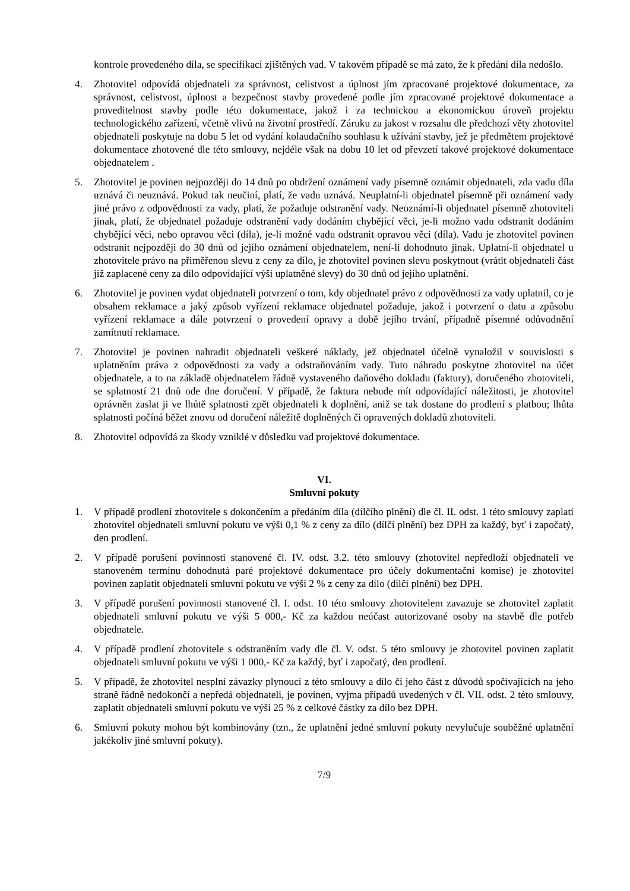kontrole provedeného díla, se specifikací zjištěných vad. V takovém případě se má zato, že k předání díla nedošlo.
4. Zhotovitel odpovídá objednateli za správnost, celistvost a úplnost jím zpracované projektové dokumentace, za správnost, celistvost, úplnost a bezpečnost stavby provedené podle jím zpracované projektové dokumentace a proveditelnost stavby podle této dokumentace, jakož i za technickou a ekonomickou úroveň projektu technologického zařízení, včetně vlivů na životní prostředí. Záruku za jakost v rozsahu dle předchozí věty zhotovitel objednateli poskytuje na dobu 5 let od vydání kolaudačního souhlasu k užívání stavby, jež je předmětem projektové dokumentace zhotovené dle této smlouvy, nejdéle však na dobu 10 let od převzetí takové projektové dokumentace objednatelem .
5. Zhotovitel je povinen nejpozději do 14 dnů po obdržení oznámení vady písemně oznámit objednateli, zda vadu díla uznává či neuznává. Pokud tak neučiní, platí, že vadu uznává. Neuplatní-li objednatel písemně při oznámení vady jiné právo z odpovědnosti za vady, platí, že požaduje odstranění vady. Neoznámí-li objednatel písemně zhotoviteli jinak, platí, že objednatel požaduje odstranění vady dodáním chybějící věci, je-li možno vadu odstranit dodáním chybějící věci, nebo opravou věci (díla), je-li možné vadu odstranit opravou věci (díla). Vadu je zhotovitel povinen odstranit nejpozději do 30 dnů od jejího oznámení objednatelem, není-li dohodnuto jinak. Uplatní-li objednatel u zhotovitele právo na přiměřenou slevu z ceny za dílo, je zhotovitel povinen slevu poskytnout (vrátit objednateli část již zaplacené ceny za dílo odpovídající výši uplatněné slevy) do 30 dnů od jejího uplatnění.
6. Zhotovitel je povinen vydat objednateli potvrzení o tom, kdy objednatel právo z odpovědnosti za vady uplatnil, co je obsahem reklamace a jaký způsob vyřízení reklamace objednatel požaduje, jakož i potvrzení o datu a způsobu vyřízení reklamace a dále potvrzení o provedení opravy a době jejího trvání, případně písemné odůvodnění zamítnutí reklamace.
7. Zhotovitel je povinen nahradit objednateli veškeré náklady, jež objednatel účelně vynaložil v souvislosti s uplatněním práva z odpovědnosti za vady a odstraňováním vady. Tuto náhradu poskytne zhotovitel na účet objednatele, a to na základě objednatelem řádně vystaveného daňového dokladu (faktury), doručeného zhotoviteli, se splatností 21 dnů ode dne doručení. V případě, že faktura nebude mít odpovídající náležitosti, je zhotovitel oprávněn zaslat ji ve lhůtě splatnosti zpět objednateli k doplnění, aniž se tak dostane do prodlení s platbou; lhůta splatnosti počíná běžet znovu od doručení náležitě doplněných či opravených dokladů zhotoviteli.
8. Zhotovitel odpovídá za škody vzniklé v důsledku vad projektové dokumentace.
VI.
Smluvní pokuty
1. V případě prodlení zhotovitele s dokončením a předáním díla (dílčího plnění) dle čl. II. odst. 1 této smlouvy zaplatí zhotovitel objednateli smluvní pokutu ve výši 0,1 % z ceny za dílo (dílčí plnění) bez DPH za každý, byť i započatý, den prodlení.
2. V případě porušení povinnosti stanovené čl. IV. odst. 3.2. této smlouvy (zhotovitel nepředloží objednateli ve stanoveném termínu dohodnutá paré projektové dokumentace pro účely dokumentační komise) je zhotovitel povinen zaplatit objednateli smluvní pokutu ve výši 2 % z ceny za dílo (dílčí plnění) bez DPH.
3. V případě porušení povinnosti stanovené čl. I. odst. 10 této smlouvy zhotovitelem zavazuje se zhotovitel zaplatit objednateli smluvní pokutu ve výši 5 000,- Kč za každou neúčast autorizované osoby na stavbě dle potřeb objednatele.
4. V případě prodlení zhotovitele s odstraněním vady dle čl. V. odst. 5 této smlouvy je zhotovitel povinen zaplatit objednateli smluvní pokutu ve výši 1 000,- Kč za každý, byť i započatý, den prodlení.
5. V případě, že zhotovitel nesplní závazky plynoucí z této smlouvy a dílo či jeho část z důvodů spočívajících na jeho straně řádně nedokončí a nepředá objednateli, je povinen, vyjma případů uvedených v čl. VII. odst. 2 této smlouvy, zaplatit objednateli smluvní pokutu ve výši 25 % z celkové částky za dílo bez DPH.
6. Smluvní pokuty mohou být kombinovány (tzn., že uplatnění jedné smluvní pokuty nevylučuje souběžné uplatnění jakékoliv jiné smluvní pokuty).
7/9